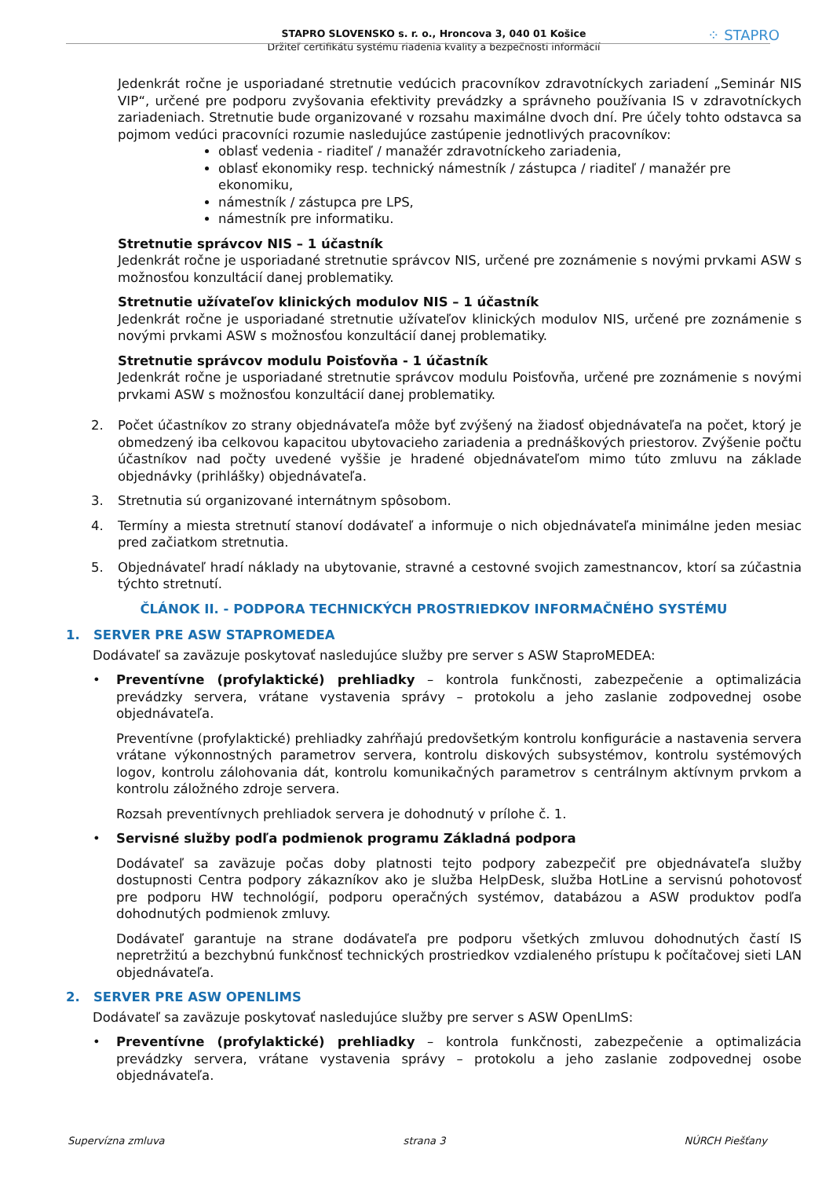STAPRO SLOVENSKO s. r. o., Hroncova 3, 040 01 Košice
Držiteľ certifikátu systému riadenia kvality a bezpečnosti informácií
⁘ STAPRO
Jedenkrát ročne je usporiadané stretnutie vedúcich pracovníkov zdravotníckych zariadení „Seminár NIS VIP“, určené pre podporu zvyšovania efektivity prevádzky a správneho používania IS v zdravotníckych zariadeniach. Stretnutie bude organizované v rozsahu maximálne dvoch dní. Pre účely tohto odstavca sa pojmom vedúci pracovníci rozumie nasledujúce zastúpenie jednotlivých pracovníkov:
oblasť vedenia - riaditeľ / manažér zdravotníckeho zariadenia,
oblasť ekonomiky resp. technický námestník / zástupca / riaditeľ / manažér pre ekonomiku,
námestník / zástupca pre LPS,
námestník pre informatiku.
Stretnutie správcov NIS – 1 účastník
Jedenkrát ročne je usporiadané stretnutie správcov NIS, určené pre zoznámenie s novými prvkami ASW s možnosťou konzultácií danej problematiky.
Stretnutie užívateľov klinických modulov NIS – 1 účastník
Jedenkrát ročne je usporiadané stretnutie užívateľov klinických modulov NIS, určené pre zoznámenie s novými prvkami ASW s možnosťou konzultácií danej problematiky.
Stretnutie správcov modulu Poisťovňa - 1 účastník
Jedenkrát ročne je usporiadané stretnutie správcov modulu Poisťovňa, určené pre zoznámenie s novými prvkami ASW s možnosťou konzultácií danej problematiky.
2. Počet účastníkov zo strany objednávateľa môže byť zvýšený na žiadosť objednávateľa na počet, ktorý je obmedzený iba celkovou kapacitou ubytovacieho zariadenia a prednáškových priestorov. Zvýšenie počtu účastníkov nad počty uvedené vyššie je hradené objednávateľom mimo túto zmluvu na základe objednávky (prihlášky) objednávateľa.
3. Stretnutia sú organizované internátnym spôsobom.
4. Termíny a miesta stretnutí stanoví dodávateľ a informuje o nich objednávateľa minimálne jeden mesiac pred začiatkom stretnutia.
5. Objednávateľ hradí náklady na ubytovanie, stravné a cestovné svojich zamestnancov, ktorí sa zúčastnia týchto stretnutí.
ČLÁNOK II. - PODPORA TECHNICKÝCH PROSTRIEDKOV INFORMAČNÉHO SYSTÉMU
1. SERVER PRE ASW STAPROMEDEA
Dodávateľ sa zaväzuje poskytovať nasledujúce služby pre server s ASW StaproMEDEA:
• Preventívne (profylaktické) prehliadky – kontrola funkčnosti, zabezpečenie a optimalizácia prevádzky servera, vrátane vystavenia správy – protokolu a jeho zaslanie zodpovednej osobe objednávateľa.
Preventívne (profylaktické) prehliadky zahŕňajú predovšetkým kontrolu konfigurácie a nastavenia servera vrátane výkonnostných parametrov servera, kontrolu diskových subsystémov, kontrolu systémových logov, kontrolu zálohovania dát, kontrolu komunikačných parametrov s centrálnym aktívnym prvkom a kontrolu záložného zdroje servera.
Rozsah preventívnych prehliadok servera je dohodnutý v prílohe č. 1.
• Servisné služby podľa podmienok programu Základná podpora
Dodávateľ sa zaväzuje počas doby platnosti tejto podpory zabezpečiť pre objednávateľa služby dostupnosti Centra podpory zákazníkov ako je služba HelpDesk, služba HotLine a servisnú pohotovosť pre podporu HW technológií, podporu operačných systémov, databázou a ASW produktov podľa dohodnutých podmienok zmluvy.
Dodávateľ garantuje na strane dodávateľa pre podporu všetkých zmluvou dohodnutých častí IS nepretržitú a bezchybnú funkčnosť technických prostriedkov vzdialeného prístupu k počítačovej sieti LAN objednávateľa.
2. SERVER PRE ASW OPENLIMS
Dodávateľ sa zaväzuje poskytovať nasledujúce služby pre server s ASW OpenLImS:
• Preventívne (profylaktické) prehliadky – kontrola funkčnosti, zabezpečenie a optimalizácia prevádzky servera, vrátane vystavenia správy – protokolu a jeho zaslanie zodpovednej osobe objednávateľa.
Supervízna zmluva strana 3 NÚRCH Piešťany